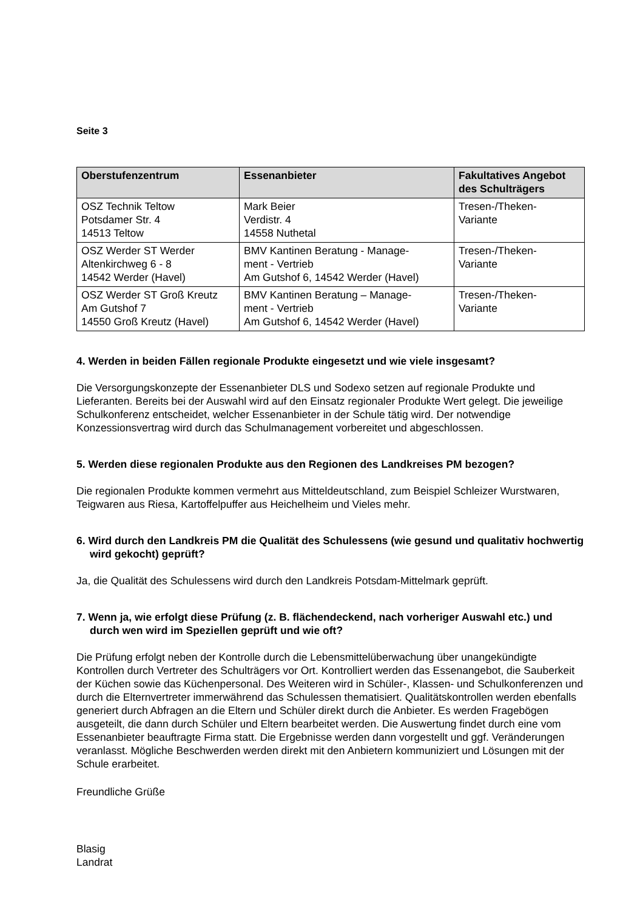Seite 3
| Oberstufenzentrum | Essenanbieter | Fakultatives Angebot des Schulträgers |
| --- | --- | --- |
| OSZ Technik Teltow Potsdamer Str. 4 14513 Teltow | Mark Beier Verdistr. 4 14558 Nuthetal | Tresen-/Theken- Variante |
| OSZ Werder ST Werder Altenkirchweg 6 - 8 14542 Werder (Havel) | BMV Kantinen Beratung - Manage- ment - Vertrieb Am Gutshof 6, 14542 Werder (Havel) | Tresen-/Theken- Variante |
| OSZ Werder ST Groß Kreutz Am Gutshof 7 14550 Groß Kreutz (Havel) | BMV Kantinen Beratung – Manage- ment - Vertrieb Am Gutshof 6, 14542 Werder (Havel) | Tresen-/Theken- Variante |
4. Werden in beiden Fällen regionale Produkte eingesetzt und wie viele insgesamt?
Die Versorgungskonzepte der Essenanbieter DLS und Sodexo setzen auf regionale Produkte und Lieferanten. Bereits bei der Auswahl wird auf den Einsatz regionaler Produkte Wert gelegt. Die jeweilige Schulkonferenz entscheidet, welcher Essenanbieter in der Schule tätig wird. Der notwendige Konzessionsvertrag wird durch das Schulmanagement vorbereitet und abgeschlossen.
5. Werden diese regionalen Produkte aus den Regionen des Landkreises PM bezogen?
Die regionalen Produkte kommen vermehrt aus Mitteldeutschland, zum Beispiel Schleizer Wurstwaren, Teigwaren aus Riesa, Kartoffelpuffer aus Heichelheim und Vieles mehr.
6. Wird durch den Landkreis PM die Qualität des Schulessens (wie gesund und qualitativ hochwertig wird gekocht) geprüft?
Ja, die Qualität des Schulessens wird durch den Landkreis Potsdam-Mittelmark geprüft.
7. Wenn ja, wie erfolgt diese Prüfung (z. B. flächendeckend, nach vorheriger Auswahl etc.) und durch wen wird im Speziellen geprüft und wie oft?
Die Prüfung erfolgt neben der Kontrolle durch die Lebensmittelüberwachung über unangekündigte Kontrollen durch Vertreter des Schulträgers vor Ort. Kontrolliert werden das Essenangebot, die Sauberkeit der Küchen sowie das Küchenpersonal. Des Weiteren wird in Schüler-, Klassen- und Schulkonferenzen und durch die Elternvertreter immerwährend das Schulessen thematisiert. Qualitätskontrollen werden ebenfalls generiert durch Abfragen an die Eltern und Schüler direkt durch die Anbieter. Es werden Fragebögen ausgeteilt, die dann durch Schüler und Eltern bearbeitet werden. Die Auswertung findet durch eine vom Essenanbieter beauftragte Firma statt. Die Ergebnisse werden dann vorgestellt und ggf. Veränderungen veranlasst. Mögliche Beschwerden werden direkt mit den Anbietern kommuniziert und Lösungen mit der Schule erarbeitet.
Freundliche Grüße
Blasig
Landrat